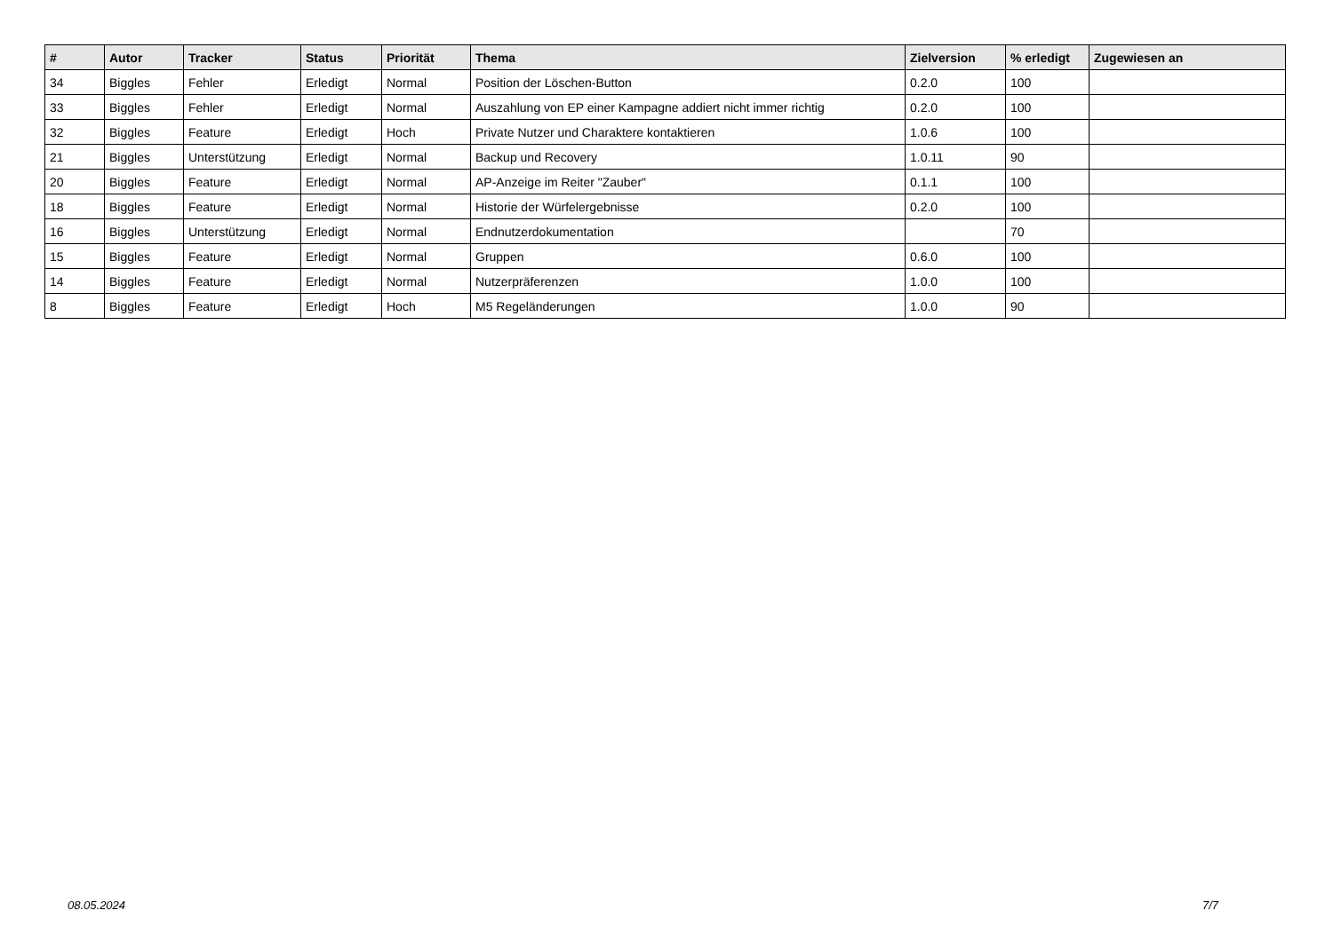| # | Autor | Tracker | Status | Priorität | Thema | Zielversion | % erledigt | Zugewiesen an |
| --- | --- | --- | --- | --- | --- | --- | --- | --- |
| 34 | Biggles | Fehler | Erledigt | Normal | Position der Löschen-Button | 0.2.0 | 100 | |
| 33 | Biggles | Fehler | Erledigt | Normal | Auszahlung von EP einer Kampagne addiert nicht immer richtig | 0.2.0 | 100 | |
| 32 | Biggles | Feature | Erledigt | Hoch | Private Nutzer und Charaktere kontaktieren | 1.0.6 | 100 | |
| 21 | Biggles | Unterstützung | Erledigt | Normal | Backup und Recovery | 1.0.11 | 90 | |
| 20 | Biggles | Feature | Erledigt | Normal | AP-Anzeige im Reiter "Zauber" | 0.1.1 | 100 | |
| 18 | Biggles | Feature | Erledigt | Normal | Historie der Würfelergebnisse | 0.2.0 | 100 | |
| 16 | Biggles | Unterstützung | Erledigt | Normal | Endnutzerdokumentation | | 70 | |
| 15 | Biggles | Feature | Erledigt | Normal | Gruppen | 0.6.0 | 100 | |
| 14 | Biggles | Feature | Erledigt | Normal | Nutzerpräferenzen | 1.0.0 | 100 | |
| 8 | Biggles | Feature | Erledigt | Hoch | M5 Regeländerungen | 1.0.0 | 90 | |
08.05.2024 7/7